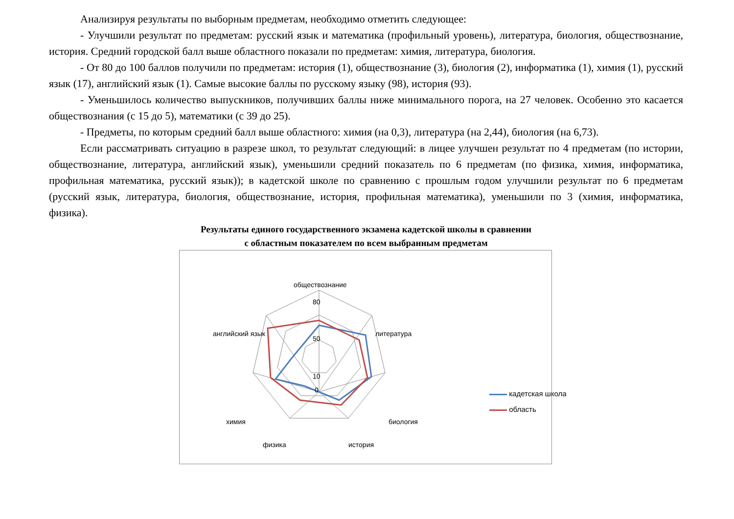Анализируя результаты по выборным предметам, необходимо отметить следующее:
- Улучшили результат по предметам: русский язык и математика (профильный уровень), литература, биология, обществознание, история. Средний городской балл выше областного показали по предметам: химия, литература, биология.
- От 80 до 100 баллов получили по предметам: история (1), обществознание (3), биология (2), информатика (1), химия (1), русский язык (17), английский язык (1). Самые высокие баллы по русскому языку (98), история (93).
- Уменьшилось количество выпускников, получивших баллы ниже минимального порога, на 27 человек. Особенно это касается обществознания (с 15 до 5), математики (с 39 до 25).
- Предметы, по которым средний балл выше областного: химия (на 0,3), литература (на 2,44), биология (на 6,73).
Если рассматривать ситуацию в разрезе школ, то результат следующий: в лицее улучшен результат по 4 предметам (по истории, обществознание, литература, английский язык), уменьшили средний показатель по 6 предметам (по физика, химия, информатика, профильная математика, русский язык)); в кадетской школе по сравнению с прошлым годом улучшили результат по 6 предметам (русский язык, литература, биология, обществознание, история, профильная математика), уменьшили по 3 (химия, информатика, физика).
Результаты единого государственного экзамена кадетской школы в сравнении
с областным показателем по всем выбранным предметам
обществознание
литература
биология
история
физика
химия
английский язык
80
50
10
0
кадетская школа
область